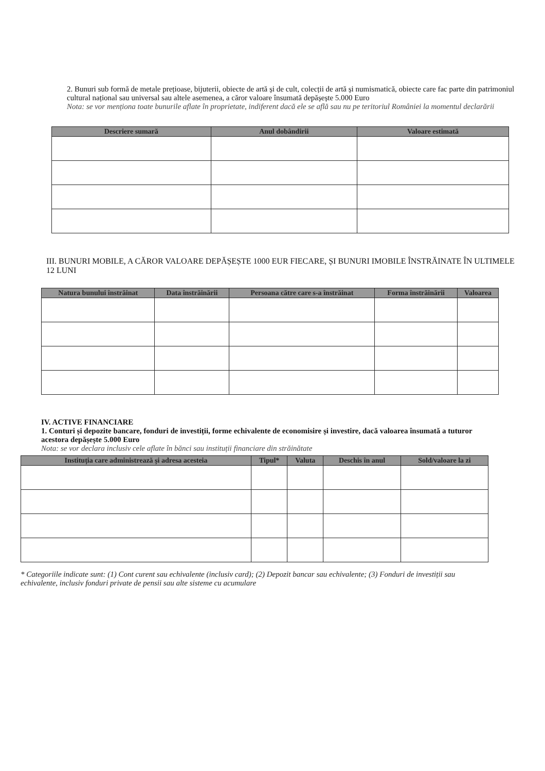2. Bunuri sub formă de metale prețioase, bijuterii, obiecte de artă și de cult, colecții de artă și numismatică, obiecte care fac parte din patrimoniul cultural național sau universal sau altele asemenea, a căror valoare însumată depășește 5.000 Euro
Nota: se vor menționa toate bunurile aflate în proprietate, indiferent dacă ele se află sau nu pe teritoriul României la momentul declarării
| Descriere sumară | Anul dobândirii | Valoare estimată |
| --- | --- | --- |
III. BUNURI MOBILE, A CĂROR VALOARE DEPĂȘEȘTE 1000 EUR FIECARE, ȘI BUNURI IMOBILE ÎNSTRĂINATE ÎN ULTIMELE 12 LUNI
| Natura bunului înstrăinat | Data înstrăinării | Persoana către care s-a înstrăinat | Forma înstrăinării | Valoarea |
| --- | --- | --- | --- | --- |
IV. ACTIVE FINANCIARE
1. Conturi și depozite bancare, fonduri de investiții, forme echivalente de economisire și investire, dacă valoarea însumată a tuturor acestora depășește 5.000 Euro
Nota: se vor declara inclusiv cele aflate în bănci sau instituții financiare din străinătate
| Instituția care administrează și adresa acesteia | Tipul* | Valuta | Deschis în anul | Sold/valoare la zi |
| --- | --- | --- | --- | --- |
* Categoriile indicate sunt: (1) Cont curent sau echivalente (inclusiv card); (2) Depozit bancar sau echivalente; (3) Fonduri de investiții sau echivalente, inclusiv fonduri private de pensii sau alte sisteme cu acumulare